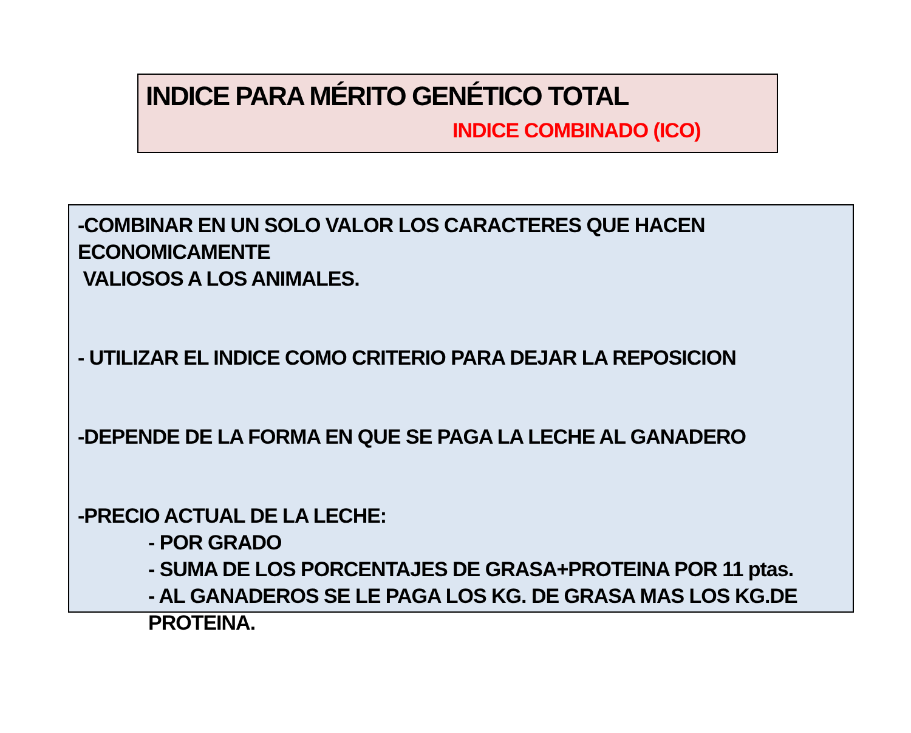INDICE PARA MÉRITO GENÉTICO TOTAL
INDICE COMBINADO (ICO)
-COMBINAR EN UN SOLO VALOR LOS CARACTERES QUE HACEN ECONOMICAMENTE
VALIOSOS A LOS ANIMALES.
- UTILIZAR EL INDICE COMO CRITERIO PARA DEJAR LA REPOSICION
-DEPENDE DE LA FORMA EN QUE SE PAGA LA LECHE AL GANADERO
-PRECIO ACTUAL DE LA LECHE:
- POR GRADO
- SUMA DE LOS PORCENTAJES DE GRASA+PROTEINA POR 11 ptas.
- AL GANADEROS SE LE PAGA LOS KG. DE GRASA MAS LOS KG.DE PROTEINA.